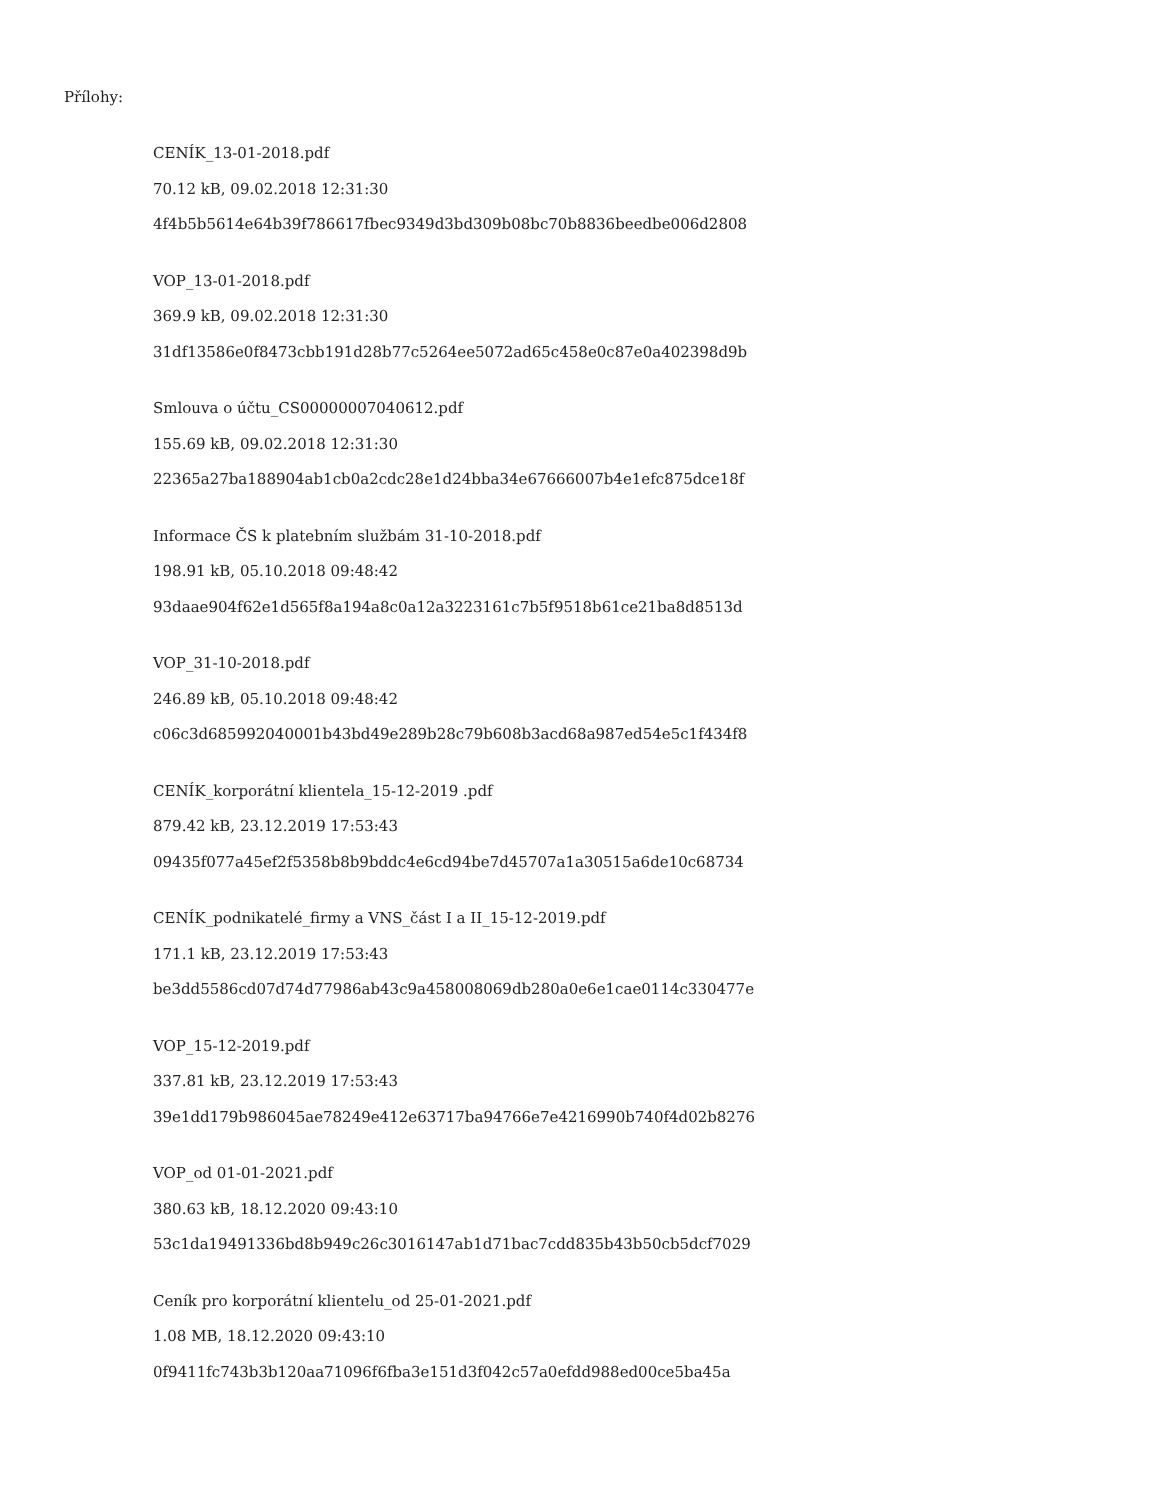Přílohy:
CENÍK_13-01-2018.pdf
70.12 kB, 09.02.2018 12:31:30
4f4b5b5614e64b39f786617fbec9349d3bd309b08bc70b8836beedbe006d2808
VOP_13-01-2018.pdf
369.9 kB, 09.02.2018 12:31:30
31df13586e0f8473cbb191d28b77c5264ee5072ad65c458e0c87e0a402398d9b
Smlouva o účtu_CS00000007040612.pdf
155.69 kB, 09.02.2018 12:31:30
22365a27ba188904ab1cb0a2cdc28e1d24bba34e67666007b4e1efc875dce18f
Informace ČS k platebním službám 31-10-2018.pdf
198.91 kB, 05.10.2018 09:48:42
93daae904f62e1d565f8a194a8c0a12a3223161c7b5f9518b61ce21ba8d8513d
VOP_31-10-2018.pdf
246.89 kB, 05.10.2018 09:48:42
c06c3d685992040001b43bd49e289b28c79b608b3acd68a987ed54e5c1f434f8
CENÍK_korporátní klientela_15-12-2019 .pdf
879.42 kB, 23.12.2019 17:53:43
09435f077a45ef2f5358b8b9bddc4e6cd94be7d45707a1a30515a6de10c68734
CENÍK_podnikatelé_firmy a VNS_část I a II_15-12-2019.pdf
171.1 kB, 23.12.2019 17:53:43
be3dd5586cd07d74d77986ab43c9a458008069db280a0e6e1cae0114c330477e
VOP_15-12-2019.pdf
337.81 kB, 23.12.2019 17:53:43
39e1dd179b986045ae78249e412e63717ba94766e7e4216990b740f4d02b8276
VOP_od 01-01-2021.pdf
380.63 kB, 18.12.2020 09:43:10
53c1da19491336bd8b949c26c3016147ab1d71bac7cdd835b43b50cb5dcf7029
Ceník pro korporátní klientelu_od 25-01-2021.pdf
1.08 MB, 18.12.2020 09:43:10
0f9411fc743b3b120aa71096f6fba3e151d3f042c57a0efdd988ed00ce5ba45a